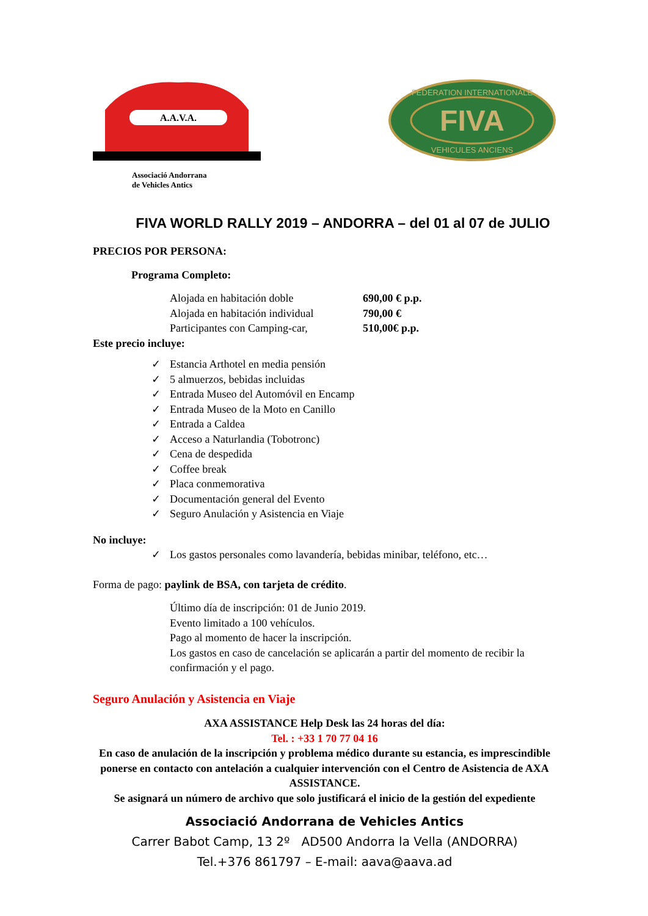A.A.V.A.
Associació Andorrana
de Vehicles Antics
FIVA
FEDERATION INTERNATIONALE
VEHICULES ANCIENS
FIVA WORLD RALLY 2019 – ANDORRA – del 01 al 07 de JULIO
PRECIOS POR PERSONA:
Programa Completo:
Alojada en habitación doble 690,00 € p.p. Alojada en habitación individual 790,00 € Participantes con Camping-car, 510,00€ p.p.
Este precio incluye:
✓ Estancia Arthotel en media pensión
✓ 5 almuerzos, bebidas incluidas
✓ Entrada Museo del Automóvil en Encamp
✓ Entrada Museo de la Moto en Canillo
✓ Entrada a Caldea
✓ Acceso a Naturlandia (Tobotronc)
✓ Cena de despedida
✓ Coffee break
✓ Placa conmemorativa
✓ Documentación general del Evento
✓ Seguro Anulación y Asistencia en Viaje
No incluye:
✓ Los gastos personales como lavandería, bebidas minibar, teléfono, etc…
Forma de pago: paylink de BSA, con tarjeta de crédito.
Último día de inscripción: 01 de Junio 2019.
Evento limitado a 100 vehículos.
Pago al momento de hacer la inscripción.
Los gastos en caso de cancelación se aplicarán a partir del momento de recibir la confirmación y el pago.
Seguro Anulación y Asistencia en Viaje
AXA ASSISTANCE Help Desk las 24 horas del día:
Tel. : +33 1 70 77 04 16
En caso de anulación de la inscripción y problema médico durante su estancia, es imprescindible ponerse en contacto con antelación a cualquier intervención con el Centro de Asistencia de AXA ASSISTANCE.
Se asignará un número de archivo que solo justificará el inicio de la gestión del expediente
Associació Andorrana de Vehicles Antics
Carrer Babot Camp, 13 2º AD500 Andorra la Vella (ANDORRA)
Tel.+376 861797 – E-mail: aava@aava.ad